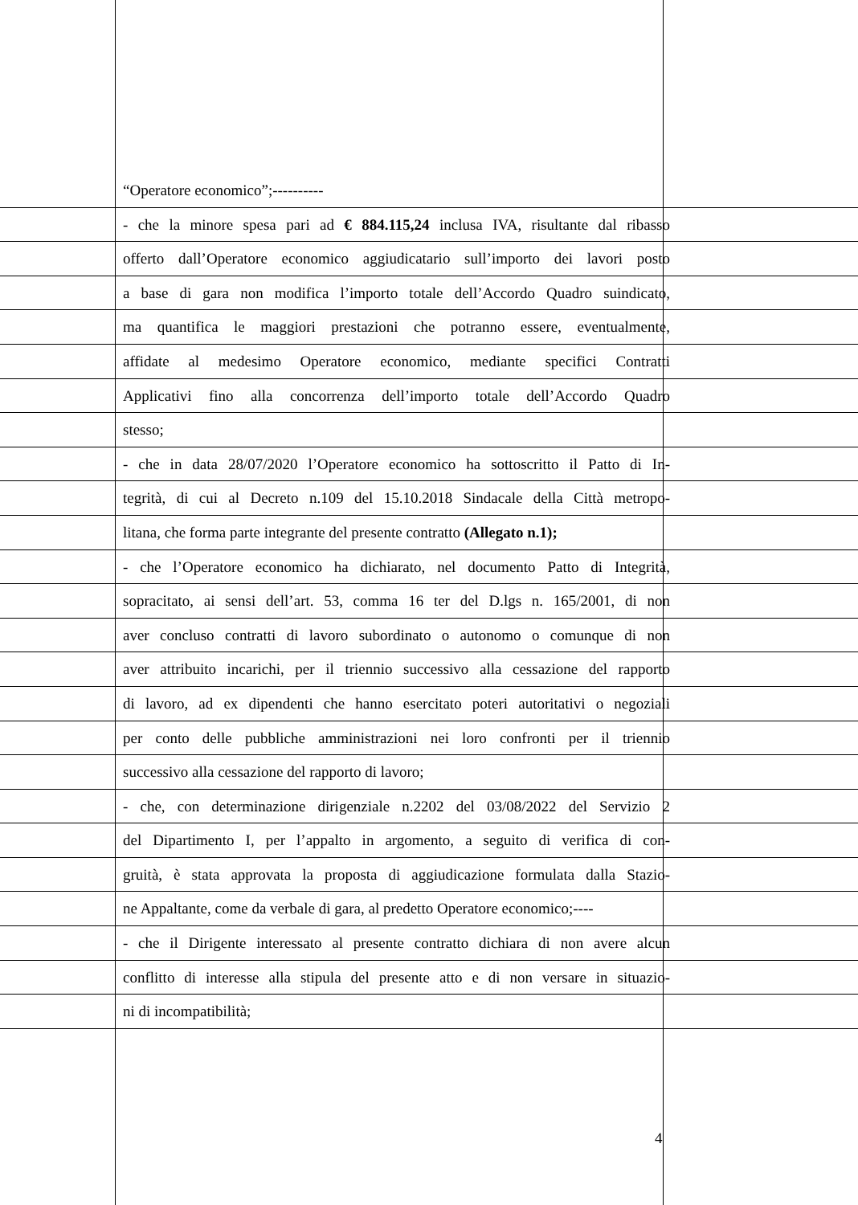“Operatore economico”;----------
- che la minore spesa pari ad € 884.115,24 inclusa IVA, risultante dal ribasso
offerto dall’Operatore economico aggiudicatario sull’importo dei lavori posto
a base di gara non modifica l’importo totale dell’Accordo Quadro suindicato,
ma quantifica le maggiori prestazioni che potranno essere, eventualmente,
affidate al medesimo Operatore economico, mediante specifici Contratti
Applicativi fino alla concorrenza dell’importo totale dell’Accordo Quadro
stesso;
- che in data 28/07/2020 l’Operatore economico ha sottoscritto il Patto di In-
tegrità, di cui al Decreto n.109 del 15.10.2018 Sindacale della Città metropo-
litana, che forma parte integrante del presente contratto (Allegato n.1);
- che l’Operatore economico ha dichiarato, nel documento Patto di Integrità,
sopracitato, ai sensi dell’art. 53, comma 16 ter del D.lgs n. 165/2001, di non
aver concluso contratti di lavoro subordinato o autonomo o comunque di non
aver attribuito incarichi, per il triennio successivo alla cessazione del rapporto
di lavoro, ad ex dipendenti che hanno esercitato poteri autoritativi o negoziali
per conto delle pubbliche amministrazioni nei loro confronti per il triennio
successivo alla cessazione del rapporto di lavoro;
- che, con determinazione dirigenziale n.2202 del 03/08/2022 del Servizio 2
del Dipartimento I, per l’appalto in argomento, a seguito di verifica di con-
gruità, è stata approvata la proposta di aggiudicazione formulata dalla Stazio-
ne Appaltante, come da verbale di gara, al predetto Operatore economico;----
- che il Dirigente interessato al presente contratto dichiara di non avere alcun
conflitto di interesse alla stipula del presente atto e di non versare in situazio-
ni di incompatibilità;
4